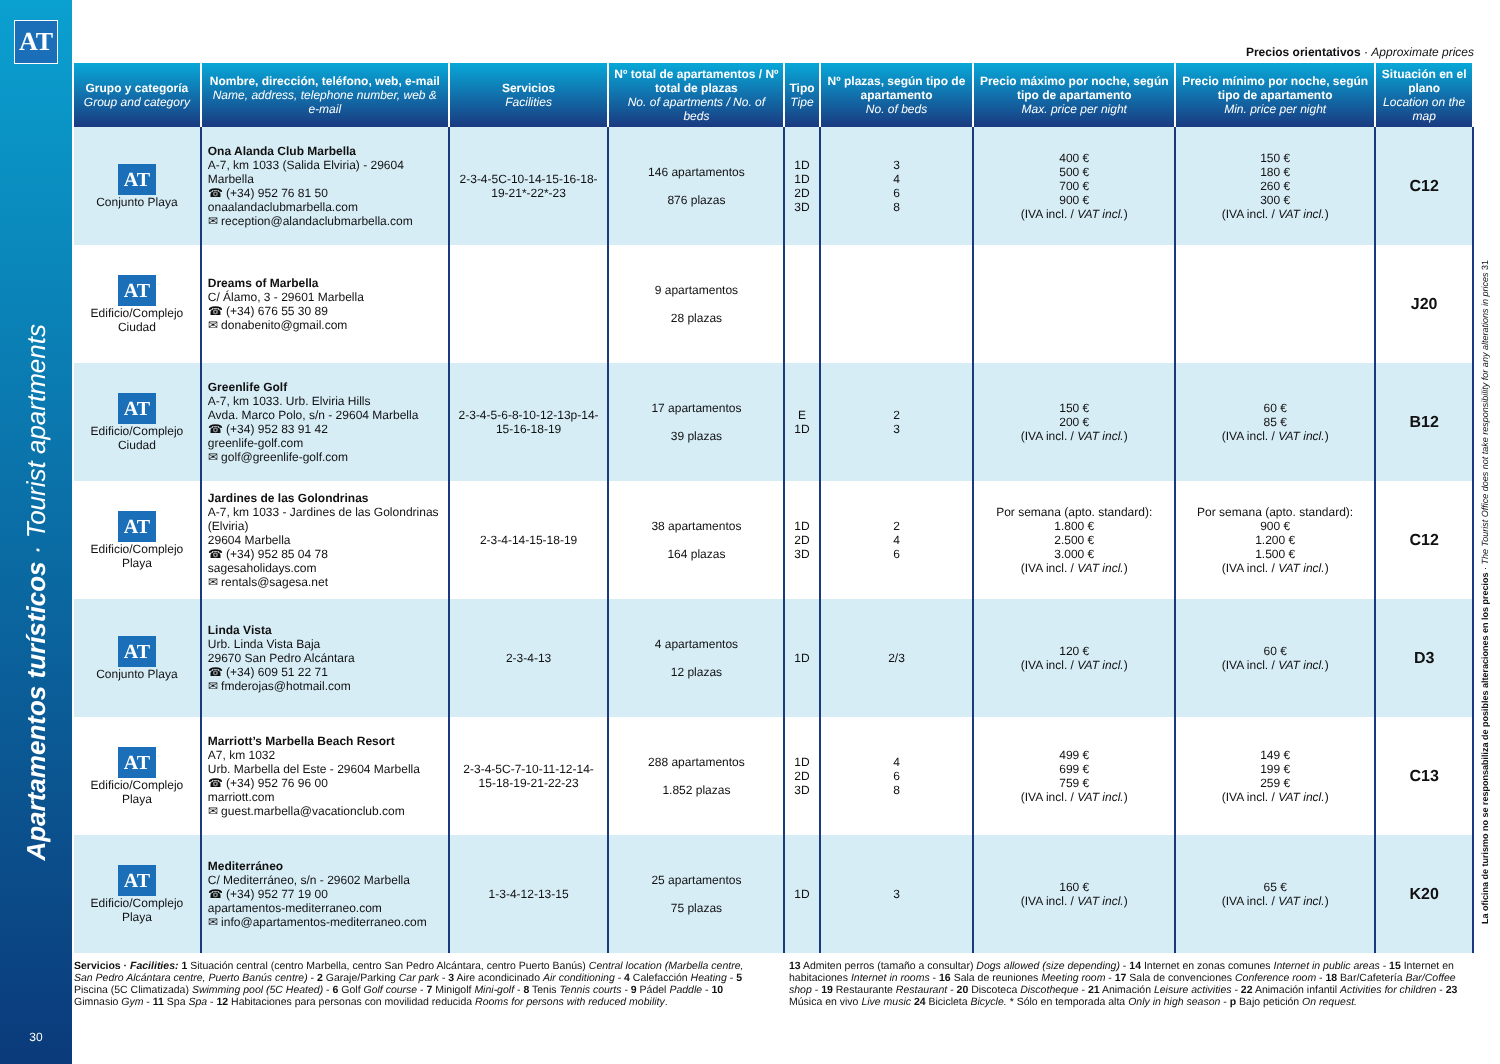AT
Apartamentos turísticos · Tourist apartments
30
Precios orientativos · Approximate prices
| Grupo y categoría Group and category | Nombre, dirección, teléfono, web, e-mail Name, address, telephone number, web & e-mail | Servicios Facilities | Nº total de apartamentos / Nº total de plazas No. of apartments / No. of beds | Tipo Tipe | Nº plazas, según tipo de apartamento No. of beds | Precio máximo por noche, según tipo de apartamento Max. price per night | Precio mínimo por noche, según tipo de apartamento Min. price per night | Situación en el plano Location on the map |
| --- | --- | --- | --- | --- | --- | --- | --- | --- |
| AT Conjunto Playa | Ona Alanda Club Marbella A-7, km 1033 (Salida Elviria) - 29604 Marbella ☎ (+34) 952 76 81 50 onaalandaclubmarbella.com ✉ reception@alandaclubmarbella.com | 2-3-4-5C-10-14-15-16-18-19-21*-22*-23 | 146 apartamentos 876 plazas | 1D 1D 2D 3D | 3 4 6 8 | 400 € 500 € 700 € 900 € (IVA incl. / VAT incl. ) | 150 € 180 € 260 € 300 € (IVA incl. / VAT incl. ) | C12 |
| AT Edificio/Complejo Ciudad | Dreams of Marbella C/ Álamo, 3 - 29601 Marbella ☎ (+34) 676 55 30 89 ✉ donabenito@gmail.com | | 9 apartamentos 28 plazas | | | | | J20 |
| AT Edificio/Complejo Ciudad | Greenlife Golf A-7, km 1033. Urb. Elviria Hills Avda. Marco Polo, s/n - 29604 Marbella ☎ (+34) 952 83 91 42 greenlife-golf.com ✉ golf@greenlife-golf.com | 2-3-4-5-6-8-10-12-13p-14-15-16-18-19 | 17 apartamentos 39 plazas | E 1D | 2 3 | 150 € 200 € (IVA incl. / VAT incl. ) | 60 € 85 € (IVA incl. / VAT incl. ) | B12 |
| AT Edificio/Complejo Playa | Jardines de las Golondrinas A-7, km 1033 - Jardines de las Golondrinas (Elviria) 29604 Marbella ☎ (+34) 952 85 04 78 sagesaholidays.com ✉ rentals@sagesa.net | 2-3-4-14-15-18-19 | 38 apartamentos 164 plazas | 1D 2D 3D | 2 4 6 | Por semana (apto. standard): 1.800 € 2.500 € 3.000 € (IVA incl. / VAT incl. ) | Por semana (apto. standard): 900 € 1.200 € 1.500 € (IVA incl. / VAT incl. ) | C12 |
| AT Conjunto Playa | Linda Vista Urb. Linda Vista Baja 29670 San Pedro Alcántara ☎ (+34) 609 51 22 71 ✉ fmderojas@hotmail.com | 2-3-4-13 | 4 apartamentos 12 plazas | 1D | 2/3 | 120 € (IVA incl. / VAT incl. ) | 60 € (IVA incl. / VAT incl. ) | D3 |
| AT Edificio/Complejo Playa | Marriott’s Marbella Beach Resort A7, km 1032 Urb. Marbella del Este - 29604 Marbella ☎ (+34) 952 76 96 00 marriott.com ✉ guest.marbella@vacationclub.com | 2-3-4-5C-7-10-11-12-14-15-18-19-21-22-23 | 288 apartamentos 1.852 plazas | 1D 2D 3D | 4 6 8 | 499 € 699 € 759 € (IVA incl. / VAT incl. ) | 149 € 199 € 259 € (IVA incl. / VAT incl. ) | C13 |
| AT Edificio/Complejo Playa | Mediterráneo C/ Mediterráneo, s/n - 29602 Marbella ☎ (+34) 952 77 19 00 apartamentos-mediterraneo.com ✉ info@apartamentos-mediterraneo.com | 1-3-4-12-13-15 | 25 apartamentos 75 plazas | 1D | 3 | 160 € (IVA incl. / VAT incl. ) | 65 € (IVA incl. / VAT incl. ) | K20 |
Servicios · Facilities: 1 Situación central (centro Marbella, centro San Pedro Alcántara, centro Puerto Banús) Central location (Marbella centre, San Pedro Alcántara centre, Puerto Banús centre) - 2 Garaje/Parking Car park - 3 Aire acondicinado Air conditioning - 4 Calefacción Heating - 5 Piscina (5C Climatizada) Swimming pool (5C Heated) - 6 Golf Golf course - 7 Minigolf Mini-golf - 8 Tenis Tennis courts - 9 Pádel Paddle - 10 Gimnasio Gym - 11 Spa Spa - 12 Habitaciones para personas con movilidad reducida Rooms for persons with reduced mobility.
13 Admiten perros (tamaño a consultar) Dogs allowed (size depending) - 14 Internet en zonas comunes Internet in public areas - 15 Internet en habitaciones Internet in rooms - 16 Sala de reuniones Meeting room - 17 Sala de convenciones Conference room - 18 Bar/Cafetería Bar/Coffee shop - 19 Restaurante Restaurant - 20 Discoteca Discotheque - 21 Animación Leisure activities - 22 Animación infantil Activities for children - 23 Música en vivo Live music 24 Bicicleta Bicycle. * Sólo en temporada alta Only in high season - p Bajo petición On request.
La oficina de turismo no se responsabiliza de posibles alteraciones en los precios · The Tourist Office does not take responsibility for any alterations in prices 31